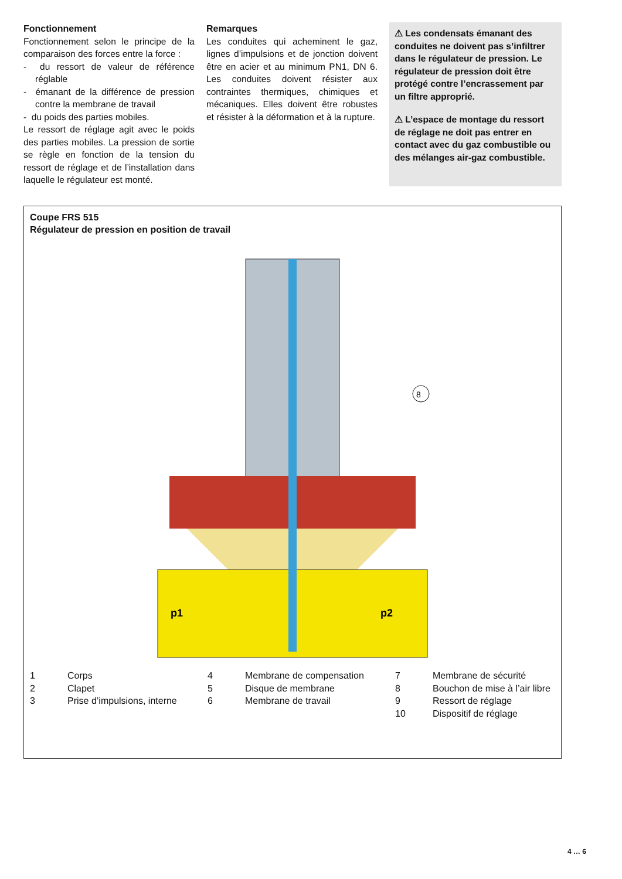Fonctionnement
Fonctionnement selon le principe de la comparaison des forces entre la force :
- du ressort de valeur de référence réglable
- émanant de la différence de pression contre la membrane de travail
- du poids des parties mobiles.
Le ressort de réglage agit avec le poids des parties mobiles. La pression de sortie se règle en fonction de la tension du ressort de réglage et de l’installation dans laquelle le régulateur est monté.
Remarques
Les conduites qui acheminent le gaz, lignes d’impulsions et de jonction doivent être en acier et au minimum PN1, DN 6. Les conduites doivent résister aux contraintes thermiques, chimiques et mécaniques. Elles doivent être robustes et résister à la déformation et à la rupture.
⚠ Les condensats émanant des conduites ne doivent pas s’infiltrer dans le régulateur de pression. Le régulateur de pression doit être protégé contre l’encrassement par un filtre approprié.
⚠ L’espace de montage du ressort de réglage ne doit pas entrer en contact avec du gaz combustible ou des mélanges air-gaz combustible.
Coupe FRS 515
Régulateur de pression en position de travail
8
p1
p2
1 Corps 4 Membrane de compensation 7 Membrane de sécurité 2 Clapet 5 Disque de membrane 8 Bouchon de mise à l’air libre 3 Prise d’impulsions, interne 6 Membrane de travail 9 Ressort de réglage 10 Dispositif de réglage
4 … 6